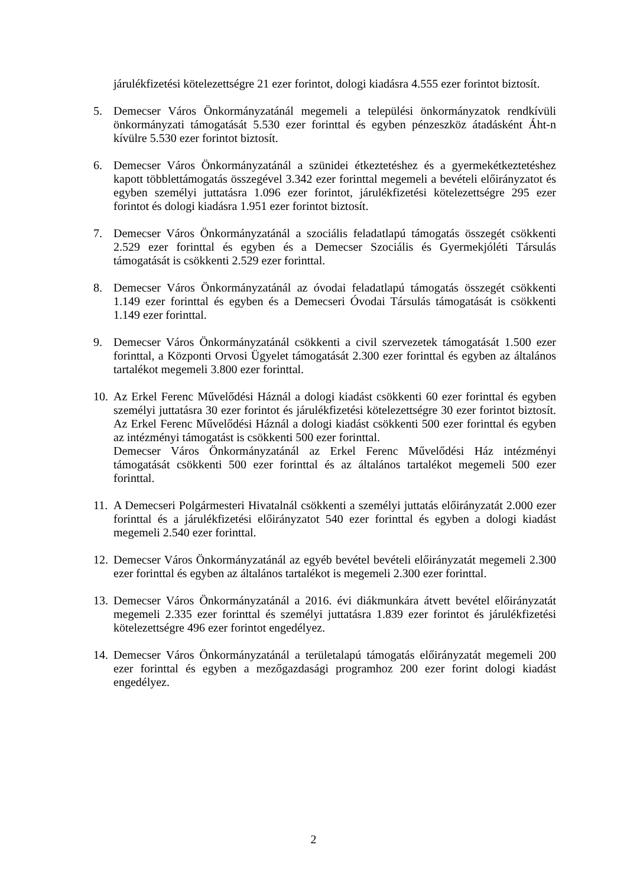járulékfizetési kötelezettségre 21 ezer forintot, dologi kiadásra 4.555 ezer forintot biztosít.
5. Demecser Város Önkormányzatánál megemeli a települési önkormányzatok rendkívüli önkormányzati támogatását 5.530 ezer forinttal és egyben pénzeszköz átadásként Áht-n kívülre 5.530 ezer forintot biztosít.
6. Demecser Város Önkormányzatánál a szünidei étkeztetéshez és a gyermekétkeztetéshez kapott többlettámogatás összegével 3.342 ezer forinttal megemeli a bevételi előirányzatot és egyben személyi juttatásra 1.096 ezer forintot, járulékfizetési kötelezettségre 295 ezer forintot és dologi kiadásra 1.951 ezer forintot biztosít.
7. Demecser Város Önkormányzatánál a szociális feladatlapú támogatás összegét csökkenti 2.529 ezer forinttal és egyben és a Demecser Szociális és Gyermekjóléti Társulás támogatását is csökkenti 2.529 ezer forinttal.
8. Demecser Város Önkormányzatánál az óvodai feladatlapú támogatás összegét csökkenti 1.149 ezer forinttal és egyben és a Demecseri Óvodai Társulás támogatását is csökkenti 1.149 ezer forinttal.
9. Demecser Város Önkormányzatánál csökkenti a civil szervezetek támogatását 1.500 ezer forinttal, a Központi Orvosi Ügyelet támogatását 2.300 ezer forinttal és egyben az általános tartalékot megemeli 3.800 ezer forinttal.
10.
Az Erkel Ferenc Művelődési Háznál a dologi kiadást csökkenti 60 ezer forinttal és egyben személyi juttatásra 30 ezer forintot és járulékfizetési kötelezettségre 30 ezer forintot biztosít. Az Erkel Ferenc Művelődési Háznál a dologi kiadást csökkenti 500 ezer forinttal és egyben az intézményi támogatást is csökkenti 500 ezer forinttal.
Demecser Város Önkormányzatánál az Erkel Ferenc Művelődési Ház intézményi támogatását csökkenti 500 ezer forinttal és az általános tartalékot megemeli 500 ezer forinttal.
11.
A Demecseri Polgármesteri Hivatalnál csökkenti a személyi juttatás előirányzatát 2.000 ezer forinttal és a járulékfizetési előirányzatot 540 ezer forinttal és egyben a dologi kiadást megemeli 2.540 ezer forinttal.
12.
Demecser Város Önkormányzatánál az egyéb bevétel bevételi előirányzatát megemeli 2.300 ezer forinttal és egyben az általános tartalékot is megemeli 2.300 ezer forinttal.
13.
Demecser Város Önkormányzatánál a 2016. évi diákmunkára átvett bevétel előirányzatát megemeli 2.335 ezer forinttal és személyi juttatásra 1.839 ezer forintot és járulékfizetési kötelezettségre 496 ezer forintot engedélyez.
14.
Demecser Város Önkormányzatánál a területalapú támogatás előirányzatát megemeli 200 ezer forinttal és egyben a mezőgazdasági programhoz 200 ezer forint dologi kiadást engedélyez.
2